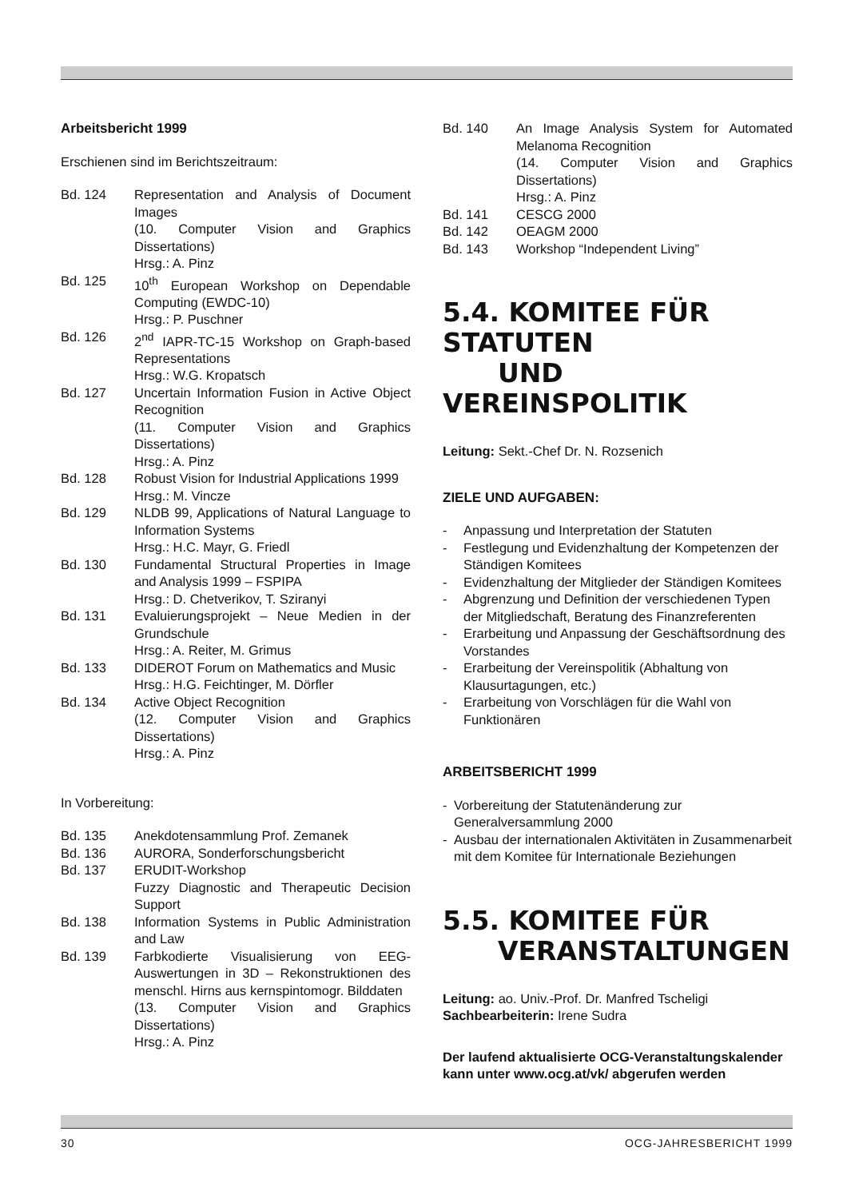Arbeitsbericht 1999
Erschienen sind im Berichtszeitraum:
Bd. 124 Representation and Analysis of Document Images
(10. Computer Vision and Graphics Dissertations)
Hrsg.: A. Pinz
Bd. 125 10<sup>th</sup> European Workshop on Dependable Computing (EWDC-10)
Hrsg.: P. Puschner
Bd. 126 2<sup>nd</sup> IAPR-TC-15 Workshop on Graph-based Representations
Hrsg.: W.G. Kropatsch
Bd. 127 Uncertain Information Fusion in Active Object Recognition
(11. Computer Vision and Graphics Dissertations)
Hrsg.: A. Pinz
Bd. 128 Robust Vision for Industrial Applications 1999
Hrsg.: M. Vincze
Bd. 129 NLDB 99, Applications of Natural Language to Information Systems
Hrsg.: H.C. Mayr, G. Friedl
Bd. 130 Fundamental Structural Properties in Image and Analysis 1999 – FSPIPA
Hrsg.: D. Chetverikov, T. Sziranyi
Bd. 131 Evaluierungsprojekt – Neue Medien in der Grundschule
Hrsg.: A. Reiter, M. Grimus
Bd. 133 DIDEROT Forum on Mathematics and Music
Hrsg.: H.G. Feichtinger, M. Dörfler
Bd. 134 Active Object Recognition
(12. Computer Vision and Graphics Dissertations)
Hrsg.: A. Pinz
In Vorbereitung:
Bd. 135 Anekdotensammlung Prof. Zemanek
Bd. 136 AURORA, Sonderforschungsbericht
Bd. 137 ERUDIT-Workshop
Fuzzy Diagnostic and Therapeutic Decision Support
Bd. 138 Information Systems in Public Administration and Law
Bd. 139 Farbkodierte Visualisierung von EEG-Auswertungen in 3D – Rekonstruktionen des menschl. Hirns aus kernspintomogr. Bilddaten
(13. Computer Vision and Graphics Dissertations)
Hrsg.: A. Pinz
Bd. 140 An Image Analysis System for Automated Melanoma Recognition
(14. Computer Vision and Graphics Dissertations)
Hrsg.: A. Pinz
Bd. 141 CESCG 2000
Bd. 142 OEAGM 2000
Bd. 143 Workshop “Independent Living”
5.4. KOMITEE FÜR STATUTEN
UND VEREINSPOLITIK
Leitung: Sekt.-Chef Dr. N. Rozsenich
ZIELE UND AUFGABEN:
- Anpassung und Interpretation der Statuten
- Festlegung und Evidenzhaltung der Kompetenzen der Ständigen Komitees
- Evidenzhaltung der Mitglieder der Ständigen Komitees
- Abgrenzung und Definition der verschiedenen Typen der Mitgliedschaft, Beratung des Finanzreferenten
- Erarbeitung und Anpassung der Geschäftsordnung des Vorstandes
- Erarbeitung der Vereinspolitik (Abhaltung von Klausurtagungen, etc.)
- Erarbeitung von Vorschlägen für die Wahl von Funktionären
ARBEITSBERICHT 1999
- Vorbereitung der Statutenänderung zur Generalversammlung 2000
- Ausbau der internationalen Aktivitäten in Zusammenarbeit mit dem Komitee für Internationale Beziehungen
5.5. KOMITEE FÜR
VERANSTALTUNGEN
Leitung: ao. Univ.-Prof. Dr. Manfred Tscheligi
Sachbearbeiterin: Irene Sudra
Der laufend aktualisierte OCG-Veranstaltungskalender kann unter www.ocg.at/vk/ abgerufen werden
30 OCG-JAHRESBERICHT 1999